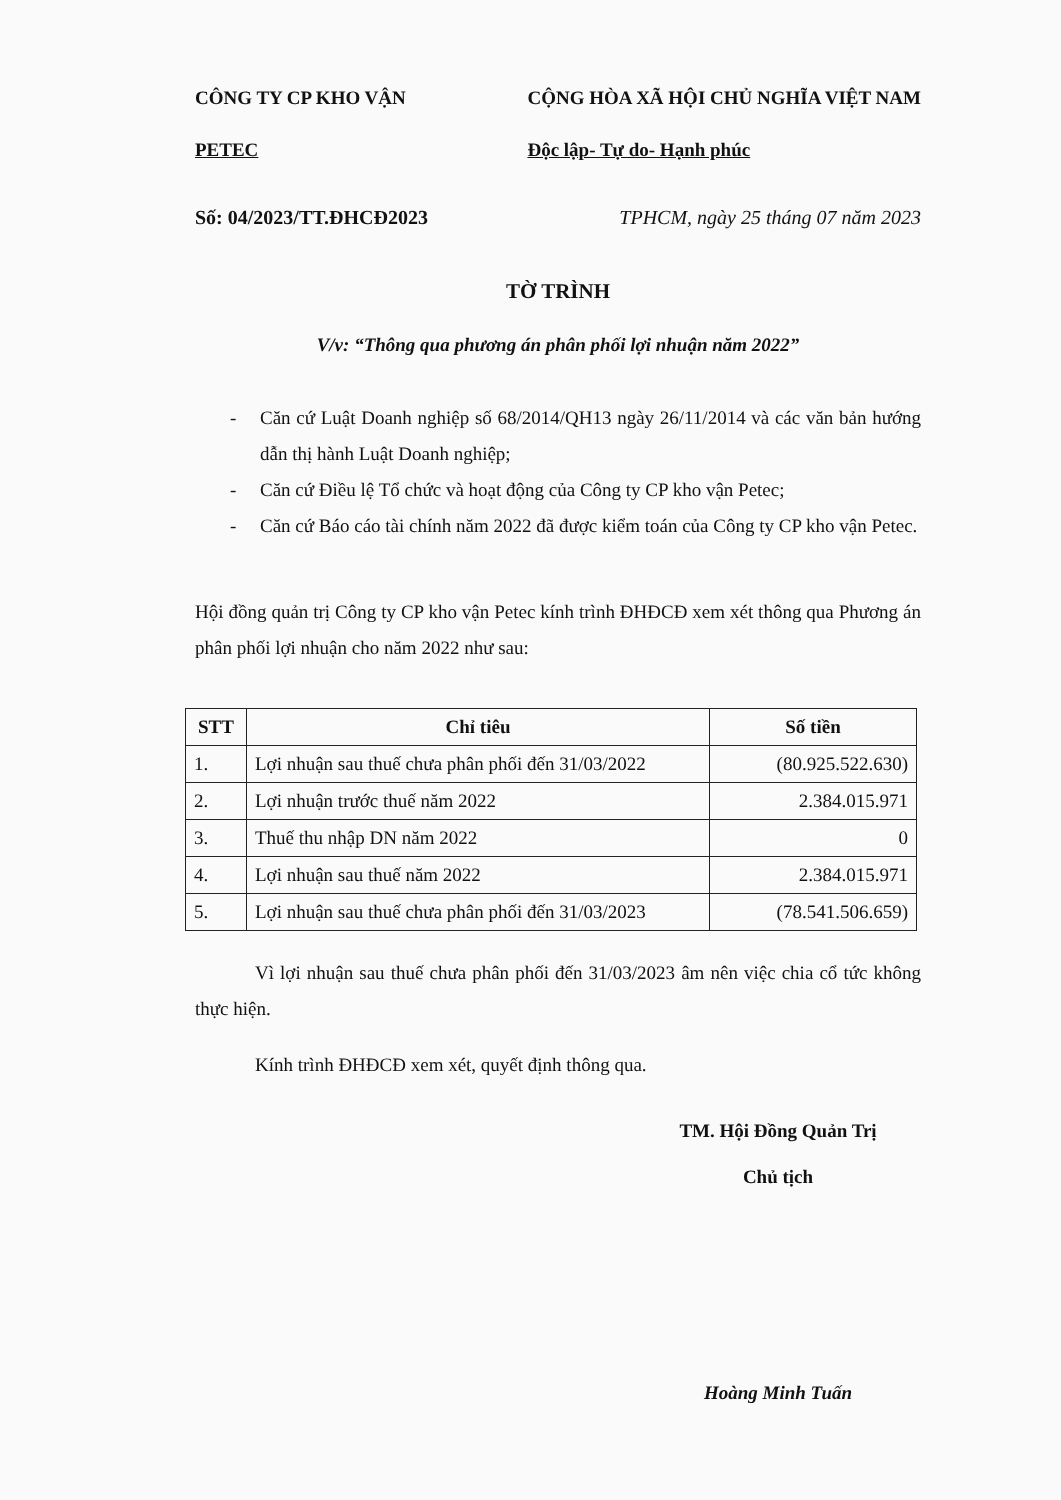CÔNG TY CP KHO VẬN
PETEC
CỘNG HÒA XÃ HỘI CHỦ NGHĨA VIỆT NAM
Độc lập- Tự do- Hạnh phúc
Số: 04/2023/TT.ĐHCĐ2023 TPHCM, ngày 25 tháng 07 năm 2023
TỜ TRÌNH
V/v: “Thông qua phương án phân phối lợi nhuận năm 2022”
- Căn cứ Luật Doanh nghiệp số 68/2014/QH13 ngày 26/11/2014 và các văn bản hướng dẫn thị hành Luật Doanh nghiệp;
- Căn cứ Điều lệ Tổ chức và hoạt động của Công ty CP kho vận Petec;
- Căn cứ Báo cáo tài chính năm 2022 đã được kiểm toán của Công ty CP kho vận Petec.
Hội đồng quản trị Công ty CP kho vận Petec kính trình ĐHĐCĐ xem xét thông qua Phương án phân phối lợi nhuận cho năm 2022 như sau:
| STT | Chỉ tiêu | Số tiền |
| --- | --- | --- |
| 1. | Lợi nhuận sau thuế chưa phân phối đến 31/03/2022 | (80.925.522.630) |
| 2. | Lợi nhuận trước thuế năm 2022 | 2.384.015.971 |
| 3. | Thuế thu nhập DN năm 2022 | 0 |
| 4. | Lợi nhuận sau thuế năm 2022 | 2.384.015.971 |
| 5. | Lợi nhuận sau thuế chưa phân phối đến 31/03/2023 | (78.541.506.659) |
Vì lợi nhuận sau thuế chưa phân phối đến 31/03/2023 âm nên việc chia cổ tức không thực hiện.
Kính trình ĐHĐCĐ xem xét, quyết định thông qua.
TM. Hội Đồng Quản Trị
Chủ tịch
Hoàng Minh Tuấn